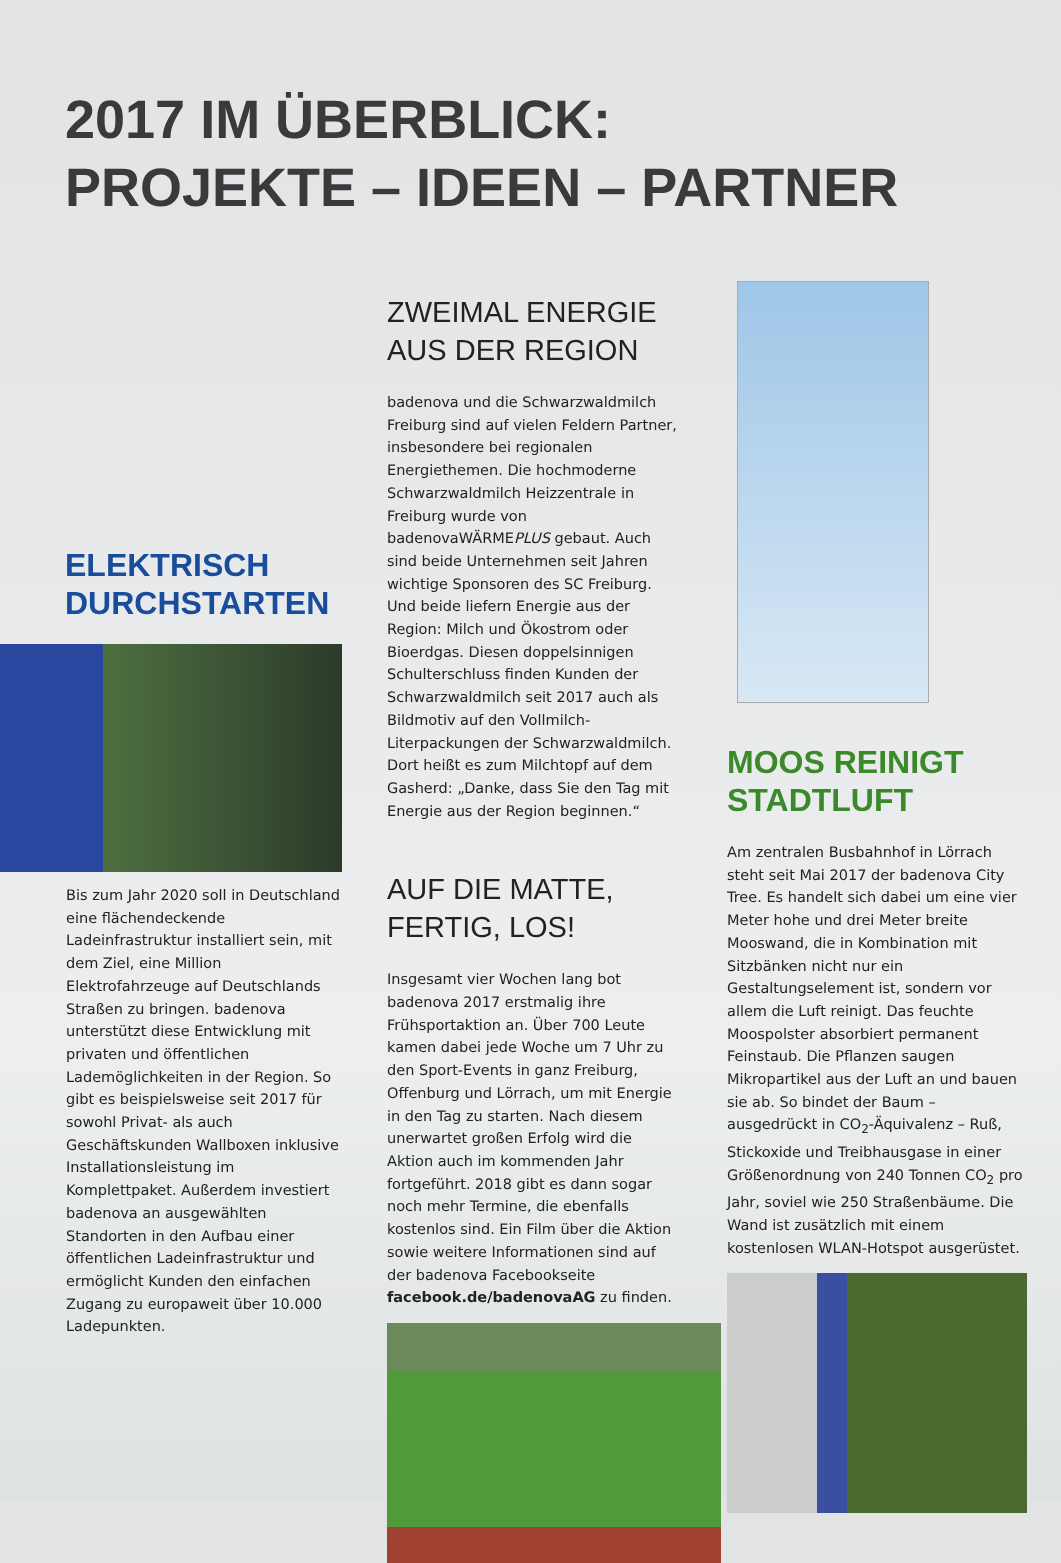2017 IM ÜBERBLICK:
PROJEKTE – IDEEN – PARTNER
ELEKTRISCH
DURCHSTARTEN
Bis zum Jahr 2020 soll in Deutschland eine flächendeckende Ladeinfrastruktur installiert sein, mit dem Ziel, eine Million Elektrofahrzeuge auf Deutschlands Straßen zu bringen. badenova unterstützt diese Entwicklung mit privaten und öffentlichen Lademöglichkeiten in der Region. So gibt es beispielsweise seit 2017 für sowohl Privat- als auch Geschäftskunden Wallboxen inklusive Installationsleistung im Komplettpaket. Außerdem investiert badenova an ausgewählten Standorten in den Aufbau einer öffentlichen Ladeinfrastruktur und ermöglicht Kunden den einfachen Zugang zu europaweit über 10.000 Ladepunkten.
ZWEIMAL ENERGIE
AUS DER REGION
badenova und die Schwarzwaldmilch Freiburg sind auf vielen Feldern Partner, insbesondere bei regionalen Energiethemen. Die hochmoderne Schwarzwaldmilch Heizzentrale in Freiburg wurde von badenovaWÄRMEPLUS gebaut. Auch sind beide Unternehmen seit Jahren wichtige Sponsoren des SC Freiburg. Und beide liefern Energie aus der Region: Milch und Ökostrom oder Bioerdgas. Diesen doppelsinnigen Schulterschluss finden Kunden der Schwarzwaldmilch seit 2017 auch als Bildmotiv auf den Vollmilch-Literpackungen der Schwarzwaldmilch. Dort heißt es zum Milchtopf auf dem Gasherd: „Danke, dass Sie den Tag mit Energie aus der Region beginnen.“
AUF DIE MATTE,
FERTIG, LOS!
Insgesamt vier Wochen lang bot badenova 2017 erstmalig ihre Frühsportaktion an. Über 700 Leute kamen dabei jede Woche um 7 Uhr zu den Sport-Events in ganz Freiburg, Offenburg und Lörrach, um mit Energie in den Tag zu starten. Nach diesem unerwartet großen Erfolg wird die Aktion auch im kommenden Jahr fortgeführt. 2018 gibt es dann sogar noch mehr Termine, die ebenfalls kostenlos sind. Ein Film über die Aktion sowie weitere Informationen sind auf der badenova Facebookseite facebook.de/badenovaAG zu finden.
MOOS REINIGT
STADTLUFT
Am zentralen Busbahnhof in Lörrach steht seit Mai 2017 der badenova City Tree. Es handelt sich dabei um eine vier Meter hohe und drei Meter breite Mooswand, die in Kombination mit Sitzbänken nicht nur ein Gestaltungselement ist, sondern vor allem die Luft reinigt. Das feuchte Moospolster absorbiert permanent Feinstaub. Die Pflanzen saugen Mikropartikel aus der Luft an und bauen sie ab. So bindet der Baum – ausgedrückt in CO<sub>2</sub>-Äquivalenz – Ruß, Stickoxide und Treibhausgase in einer Größenordnung von 240 Tonnen CO<sub>2</sub> pro Jahr, soviel wie 250 Straßenbäume. Die Wand ist zusätzlich mit einem kostenlosen WLAN-Hotspot ausgerüstet.